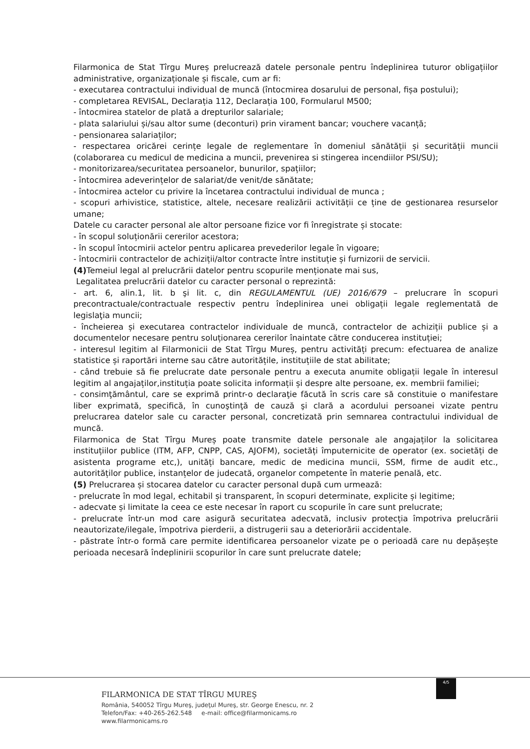Filarmonica de Stat Tîrgu Mureș prelucrează datele personale pentru îndeplinirea tuturor obligațiilor administrative, organizaționale și fiscale, cum ar fi:
- executarea contractului individual de muncă (întocmirea dosarului de personal, fișa postului);
- completarea REVISAL, Declarația 112, Declarația 100, Formularul M500;
- întocmirea statelor de plată a drepturilor salariale;
- plata salariului și/sau altor sume (deconturi) prin virament bancar; vouchere vacanță;
- pensionarea salariaților;
- respectarea oricărei cerințe legale de reglementare în domeniul sănătății și securității muncii (colaborarea cu medicul de medicina a muncii, prevenirea si stingerea incendiilor PSI/SU);
- monitorizarea/securitatea persoanelor, bunurilor, spațiilor;
- întocmirea adeverințelor de salariat/de venit/de sănătate;
- întocmirea actelor cu privire la încetarea contractului individual de munca ;
- scopuri arhivistice, statistice, altele, necesare realizării activității ce ține de gestionarea resurselor umane;
Datele cu caracter personal ale altor persoane fizice vor fi înregistrate și stocate:
- în scopul soluționării cererilor acestora;
- în scopul întocmirii actelor pentru aplicarea prevederilor legale în vigoare;
- întocmirii contractelor de achiziții/altor contracte între instituție și furnizorii de servicii.
(4) Temeiul legal al prelucrării datelor pentru scopurile menționate mai sus,
Legalitatea prelucrării datelor cu caracter personal o reprezintă:
- art. 6, alin.1, lit. b şi lit. c, din REGULAMENTUL (UE) 2016/679 – prelucrare în scopuri precontractuale/contractuale respectiv pentru îndeplinirea unei obligații legale reglementată de legislaţia muncii;
- încheierea și executarea contractelor individuale de muncă, contractelor de achiziții publice și a documentelor necesare pentru soluționarea cererilor înaintate către conducerea instituției;
- interesul legitim al Filarmonicii de Stat Tîrgu Mureș, pentru activități precum: efectuarea de analize statistice și raportări interne sau către autoritățile, instituțiile de stat abilitate;
- când trebuie să fie prelucrate date personale pentru a executa anumite obligații legale în interesul legitim al angajaților,instituția poate solicita informații și despre alte persoane, ex. membrii familiei;
- consimţământul, care se exprimă printr-o declaraţie făcută în scris care să constituie o manifestare liber exprimată, specifică, în cunoştinţă de cauză şi clară a acordului persoanei vizate pentru prelucrarea datelor sale cu caracter personal, concretizată prin semnarea contractului individual de muncă.
Filarmonica de Stat Tîrgu Mureș poate transmite datele personale ale angajaților la solicitarea instituțiilor publice (ITM, AFP, CNPP, CAS, AJOFM), societăți împuternicite de operator (ex. societăți de asistenta programe etc,), unități bancare, medic de medicina muncii, SSM, firme de audit etc., autorităților publice, instanțelor de judecată, organelor competente în materie penală, etc.
(5) Prelucrarea și stocarea datelor cu caracter personal după cum urmează:
- prelucrate în mod legal, echitabil și transparent, în scopuri determinate, explicite și legitime;
- adecvate și limitate la ceea ce este necesar în raport cu scopurile în care sunt prelucrate;
- prelucrate într-un mod care asigură securitatea adecvată, inclusiv protecția împotriva prelucrării neautorizate/ilegale, împotriva pierderii, a distrugerii sau a deteriorării accidentale.
- păstrate într-o formă care permite identificarea persoanelor vizate pe o perioadă care nu depășește perioada necesară îndeplinirii scopurilor în care sunt prelucrate datele;
4/5
FILARMONICA DE STAT TÎRGU MUREŞ
România, 540052 Tîrgu Mureş, judeţul Mureş, str. George Enescu, nr. 2
Telefon/Fax: +40-265-262.548 e-mail: office@filarmonicams.ro
www.filarmonicams.ro